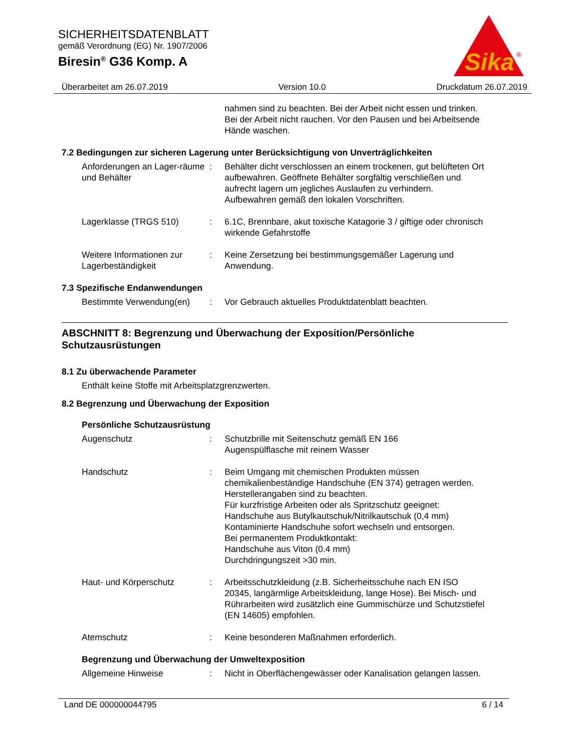SICHERHEITSDATENBLATT
gemäß Verordnung (EG) Nr. 1907/2006
Biresin<sup>®</sup> G36 Komp. A
Sika
®
Überarbeitet am 26.07.2019 Version 10.0 Druckdatum 26.07.2019
nahmen sind zu beachten. Bei der Arbeit nicht essen und trinken. Bei der Arbeit nicht rauchen. Vor den Pausen und bei Arbeitsende Hände waschen.
7.2 Bedingungen zur sicheren Lagerung unter Berücksichtigung von Unverträglichkeiten
Anforderungen an Lager-räume und Behälter
: Behälter dicht verschlossen an einem trockenen, gut belüfteten Ort aufbewahren. Geöffnete Behälter sorgfältig verschließen und aufrecht lagern um jegliches Auslaufen zu verhindern. Aufbewahren gemäß den lokalen Vorschriften.
Lagerklasse (TRGS 510) : 6.1C, Brennbare, akut toxische Katagorie 3 / giftige oder chronisch wirkende Gefahrstoffe
Weitere Informationen zur Lagerbeständigkeit
: Keine Zersetzung bei bestimmungsgemäßer Lagerung und Anwendung.
7.3 Spezifische Endanwendungen
Bestimmte Verwendung(en) : Vor Gebrauch aktuelles Produktdatenblatt beachten.
ABSCHNITT 8: Begrenzung und Überwachung der Exposition/Persönliche Schutzausrüstungen
8.1 Zu überwachende Parameter
Enthält keine Stoffe mit Arbeitsplatzgrenzwerten.
8.2 Begrenzung und Überwachung der Exposition
Persönliche Schutzausrüstung
Augenschutz : Schutzbrille mit Seitenschutz gemäß EN 166
Augenspülflasche mit reinem Wasser
Handschutz : Beim Umgang mit chemischen Produkten müssen chemikalienbeständige Handschuhe (EN 374) getragen werden. Herstellerangaben sind zu beachten.
Für kurzfristige Arbeiten oder als Spritzschutz geeignet:
Handschuhe aus Butylkautschuk/Nitrilkautschuk (0,4 mm)
Kontaminierte Handschuhe sofort wechseln und entsorgen.
Bei permanentem Produktkontakt:
Handschuhe aus Viton (0.4 mm)
Durchdringungszeit >30 min.
Haut- und Körperschutz : Arbeitsschutzkleidung (z.B. Sicherheitsschuhe nach EN ISO 20345, langärmlige Arbeitskleidung, lange Hose). Bei Misch- und Rührarbeiten wird zusätzlich eine Gummischürze und Schutzstiefel (EN 14605) empfohlen.
Atemschutz : Keine besonderen Maßnahmen erforderlich.
Begrenzung und Überwachung der Umweltexposition
Allgemeine Hinweise : Nicht in Oberflächengewässer oder Kanalisation gelangen lassen.
Land DE 000000044795 6 / 14